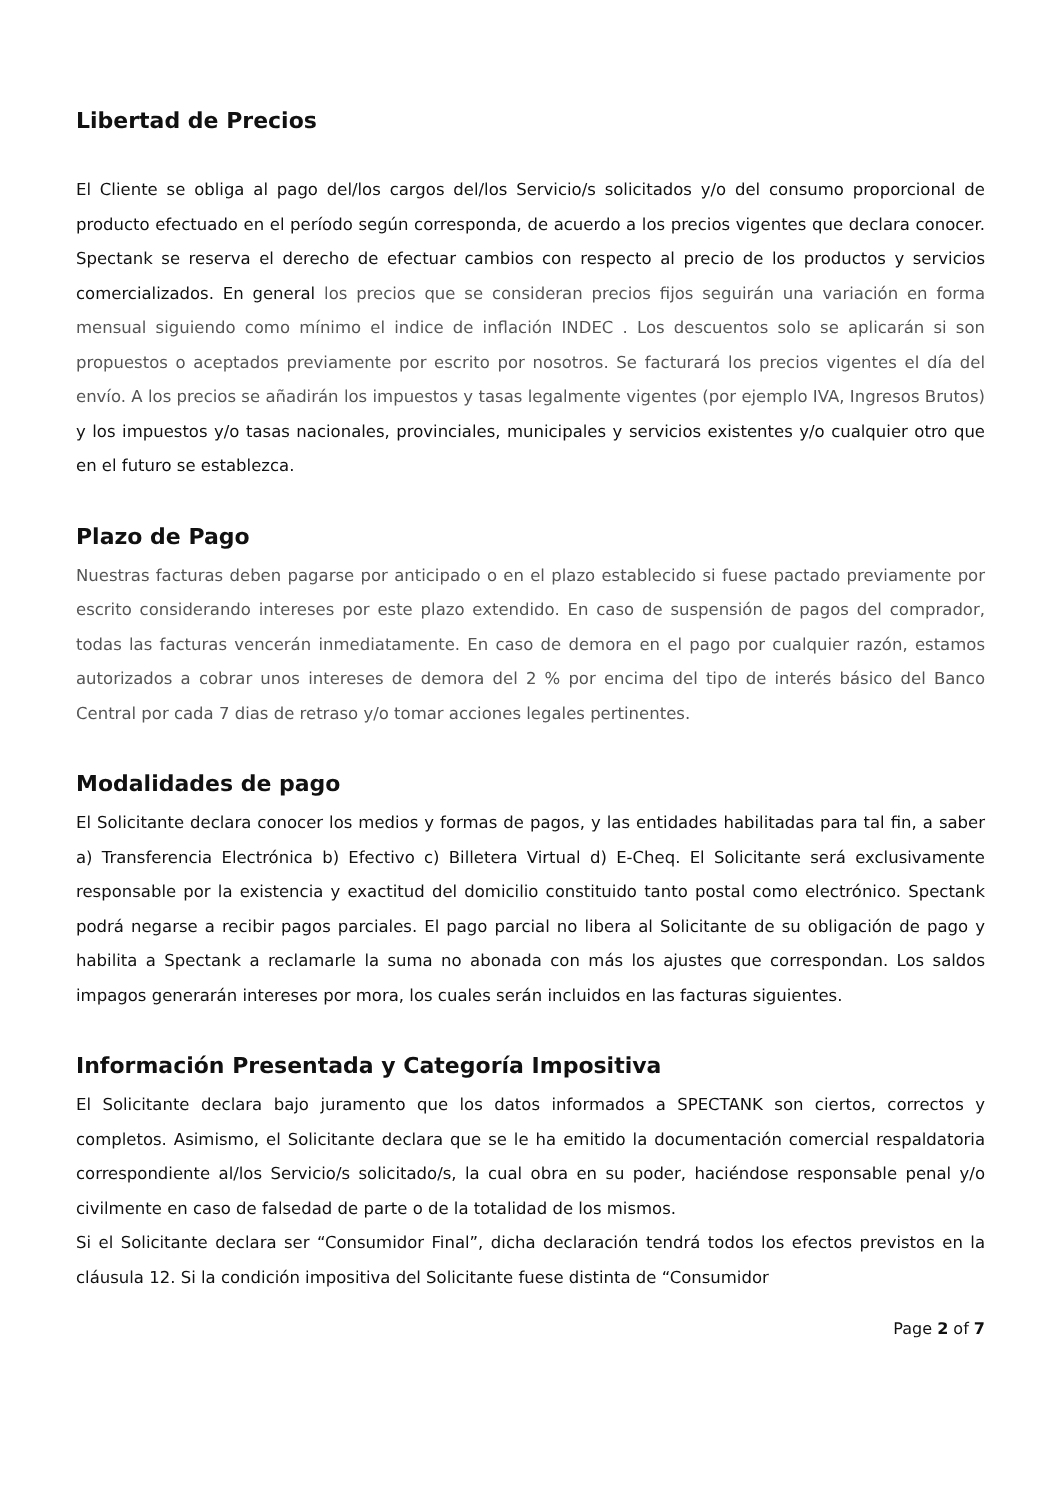Libertad de Precios
El Cliente se obliga al pago del/los cargos del/los Servicio/s solicitados y/o del consumo proporcional de producto efectuado en el período según corresponda, de acuerdo a los precios vigentes que declara conocer. Spectank se reserva el derecho de efectuar cambios con respecto al precio de los productos y servicios comercializados. En general los precios que se consideran precios fijos seguirán una variación en forma mensual siguiendo como mínimo el indice de inflación INDEC . Los descuentos solo se aplicarán si son propuestos o aceptados previamente por escrito por nosotros. Se facturará los precios vigentes el día del envío. A los precios se añadirán los impuestos y tasas legalmente vigentes (por ejemplo IVA, Ingresos Brutos) y los impuestos y/o tasas nacionales, provinciales, municipales y servicios existentes y/o cualquier otro que en el futuro se establezca.
Plazo de Pago
Nuestras facturas deben pagarse por anticipado o en el plazo establecido si fuese pactado previamente por escrito considerando intereses por este plazo extendido. En caso de suspensión de pagos del comprador, todas las facturas vencerán inmediatamente. En caso de demora en el pago por cualquier razón, estamos autorizados a cobrar unos intereses de demora del 2 % por encima del tipo de interés básico del Banco Central por cada 7 dias de retraso y/o tomar acciones legales pertinentes.
Modalidades de pago
El Solicitante declara conocer los medios y formas de pagos, y las entidades habilitadas para tal fin, a saber a) Transferencia Electrónica b) Efectivo c) Billetera Virtual d) E-Cheq. El Solicitante será exclusivamente responsable por la existencia y exactitud del domicilio constituido tanto postal como electrónico. Spectank podrá negarse a recibir pagos parciales. El pago parcial no libera al Solicitante de su obligación de pago y habilita a Spectank a reclamarle la suma no abonada con más los ajustes que correspondan. Los saldos impagos generarán intereses por mora, los cuales serán incluidos en las facturas siguientes.
Información Presentada y Categoría Impositiva
El Solicitante declara bajo juramento que los datos informados a SPECTANK son ciertos, correctos y completos. Asimismo, el Solicitante declara que se le ha emitido la documentación comercial respaldatoria correspondiente al/los Servicio/s solicitado/s, la cual obra en su poder, haciéndose responsable penal y/o civilmente en caso de falsedad de parte o de la totalidad de los mismos.
Si el Solicitante declara ser “Consumidor Final”, dicha declaración tendrá todos los efectos previstos en la cláusula 12. Si la condición impositiva del Solicitante fuese distinta de “Consumidor
Page 2 of 7